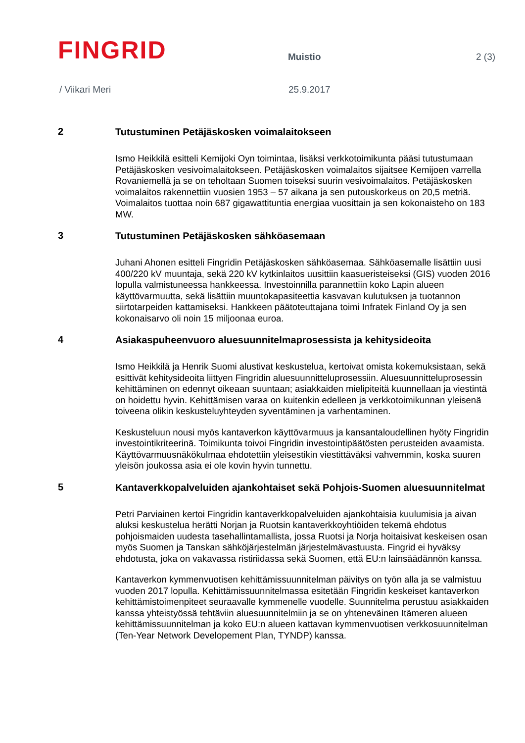FINGRID
Muistio
2 (3)
/ Viikari Meri 25.9.2017
2
Tutustuminen Petäjäskosken voimalaitokseen
Ismo Heikkilä esitteli Kemijoki Oyn toimintaa, lisäksi verkkotoimikunta pääsi tutustumaan Petäjäskosken vesivoimalaitokseen. Petäjäskosken voimalaitos sijaitsee Kemijoen varrella Rovaniemellä ja se on teholtaan Suomen toiseksi suurin vesivoimalaitos. Petäjäskosken voimalaitos rakennettiin vuosien 1953 – 57 aikana ja sen putouskorkeus on 20,5 metriä. Voimalaitos tuottaa noin 687 gigawattituntia energiaa vuosittain ja sen kokonaisteho on 183 MW.
3
Tutustuminen Petäjäskosken sähköasemaan
Juhani Ahonen esitteli Fingridin Petäjäskosken sähköasemaa. Sähköasemalle lisättiin uusi 400/220 kV muuntaja, sekä 220 kV kytkinlaitos uusittiin kaasueristeiseksi (GIS) vuoden 2016 lopulla valmistuneessa hankkeessa. Investoinnilla parannettiin koko Lapin alueen käyttövarmuutta, sekä lisättiin muuntokapasiteettia kasvavan kulutuksen ja tuotannon siirtotarpeiden kattamiseksi. Hankkeen päätoteuttajana toimi Infratek Finland Oy ja sen kokonaisarvo oli noin 15 miljoonaa euroa.
4
Asiakaspuheenvuoro aluesuunnitelmaprosessista ja kehitysideoita
Ismo Heikkilä ja Henrik Suomi alustivat keskustelua, kertoivat omista kokemuksistaan, sekä esittivät kehitysideoita liittyen Fingridin aluesuunnitteluprosessiin. Aluesuunnitteluprosessin kehittäminen on edennyt oikeaan suuntaan; asiakkaiden mielipiteitä kuunnellaan ja viestintä on hoidettu hyvin. Kehittämisen varaa on kuitenkin edelleen ja verkkotoimikunnan yleisenä toiveena olikin keskusteluyhteyden syventäminen ja varhentaminen.
Keskusteluun nousi myös kantaverkon käyttövarmuus ja kansantaloudellinen hyöty Fingridin investointikriteerinä. Toimikunta toivoi Fingridin investointipäätösten perusteiden avaamista. Käyttövarmuusnäkökulmaa ehdotettiin yleisestikin viestittäväksi vahvemmin, koska suuren yleisön joukossa asia ei ole kovin hyvin tunnettu.
5
Kantaverkkopalveluiden ajankohtaiset sekä Pohjois-Suomen aluesuunnitelmat
Petri Parviainen kertoi Fingridin kantaverkkopalveluiden ajankohtaisia kuulumisia ja aivan aluksi keskustelua herätti Norjan ja Ruotsin kantaverkkoyhtiöiden tekemä ehdotus pohjoismaiden uudesta tasehallintamallista, jossa Ruotsi ja Norja hoitaisivat keskeisen osan myös Suomen ja Tanskan sähköjärjestelmän järjestelmävastuusta. Fingrid ei hyväksy ehdotusta, joka on vakavassa ristiriidassa sekä Suomen, että EU:n lainsäädännön kanssa.
Kantaverkon kymmenvuotisen kehittämissuunnitelman päivitys on työn alla ja se valmistuu vuoden 2017 lopulla. Kehittämissuunnitelmassa esitetään Fingridin keskeiset kantaverkon kehittämistoimenpiteet seuraavalle kymmenelle vuodelle. Suunnitelma perustuu asiakkaiden kanssa yhteistyössä tehtäviin aluesuunnitelmiin ja se on yhteneväinen Itämeren alueen kehittämissuunnitelman ja koko EU:n alueen kattavan kymmenvuotisen verkkosuunnitelman (Ten-Year Network Developement Plan, TYNDP) kanssa.